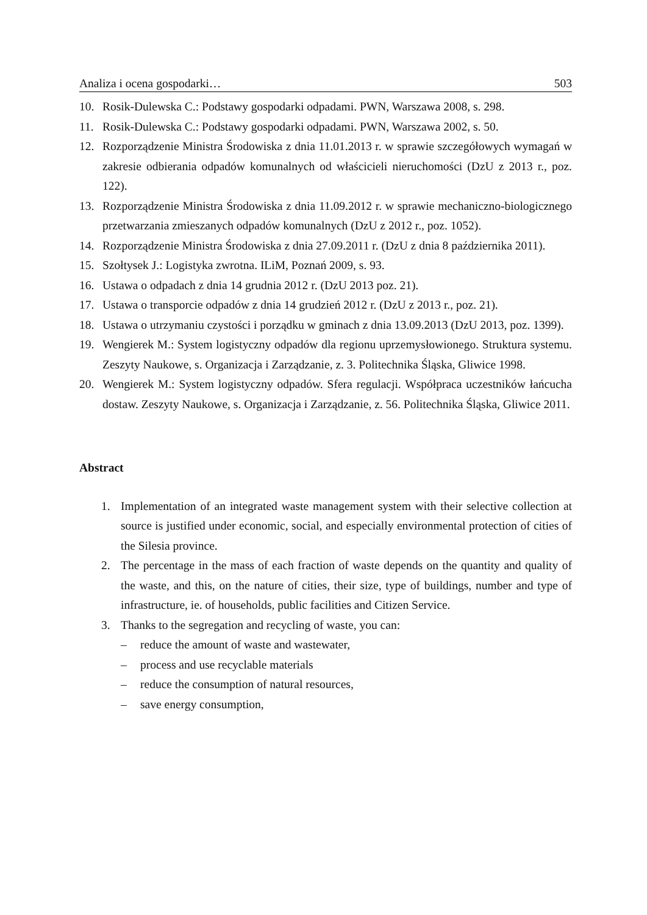Analiza i ocena gospodarki… 503
10. Rosik-Dulewska C.: Podstawy gospodarki odpadami. PWN, Warszawa 2008, s. 298.
11. Rosik-Dulewska C.: Podstawy gospodarki odpadami. PWN, Warszawa 2002, s. 50.
12. Rozporządzenie Ministra Środowiska z dnia 11.01.2013 r. w sprawie szczegółowych wymagań w zakresie odbierania odpadów komunalnych od właścicieli nieruchomości (DzU z 2013 r., poz. 122).
13. Rozporządzenie Ministra Środowiska z dnia 11.09.2012 r. w sprawie mechaniczno-biologicznego przetwarzania zmieszanych odpadów komunalnych (DzU z 2012 r., poz. 1052).
14. Rozporządzenie Ministra Środowiska z dnia 27.09.2011 r. (DzU z dnia 8 października 2011).
15. Szołtysek J.: Logistyka zwrotna. ILiM, Poznań 2009, s. 93.
16. Ustawa o odpadach z dnia 14 grudnia 2012 r. (DzU 2013 poz. 21).
17. Ustawa o transporcie odpadów z dnia 14 grudzień 2012 r. (DzU z 2013 r., poz. 21).
18. Ustawa o utrzymaniu czystości i porządku w gminach z dnia 13.09.2013 (DzU 2013, poz. 1399).
19. Wengierek M.: System logistyczny odpadów dla regionu uprzemysłowionego. Struktura systemu. Zeszyty Naukowe, s. Organizacja i Zarządzanie, z. 3. Politechnika Śląska, Gliwice 1998.
20. Wengierek M.: System logistyczny odpadów. Sfera regulacji. Współpraca uczestników łańcucha dostaw. Zeszyty Naukowe, s. Organizacja i Zarządzanie, z. 56. Politechnika Śląska, Gliwice 2011.
Abstract
1. Implementation of an integrated waste management system with their selective collection at source is justified under economic, social, and especially environmental protection of cities of the Silesia province.
2. The percentage in the mass of each fraction of waste depends on the quantity and quality of the waste, and this, on the nature of cities, their size, type of buildings, number and type of infrastructure, ie. of households, public facilities and Citizen Service.
3. Thanks to the segregation and recycling of waste, you can:
– reduce the amount of waste and wastewater,
– process and use recyclable materials
– reduce the consumption of natural resources,
– save energy consumption,